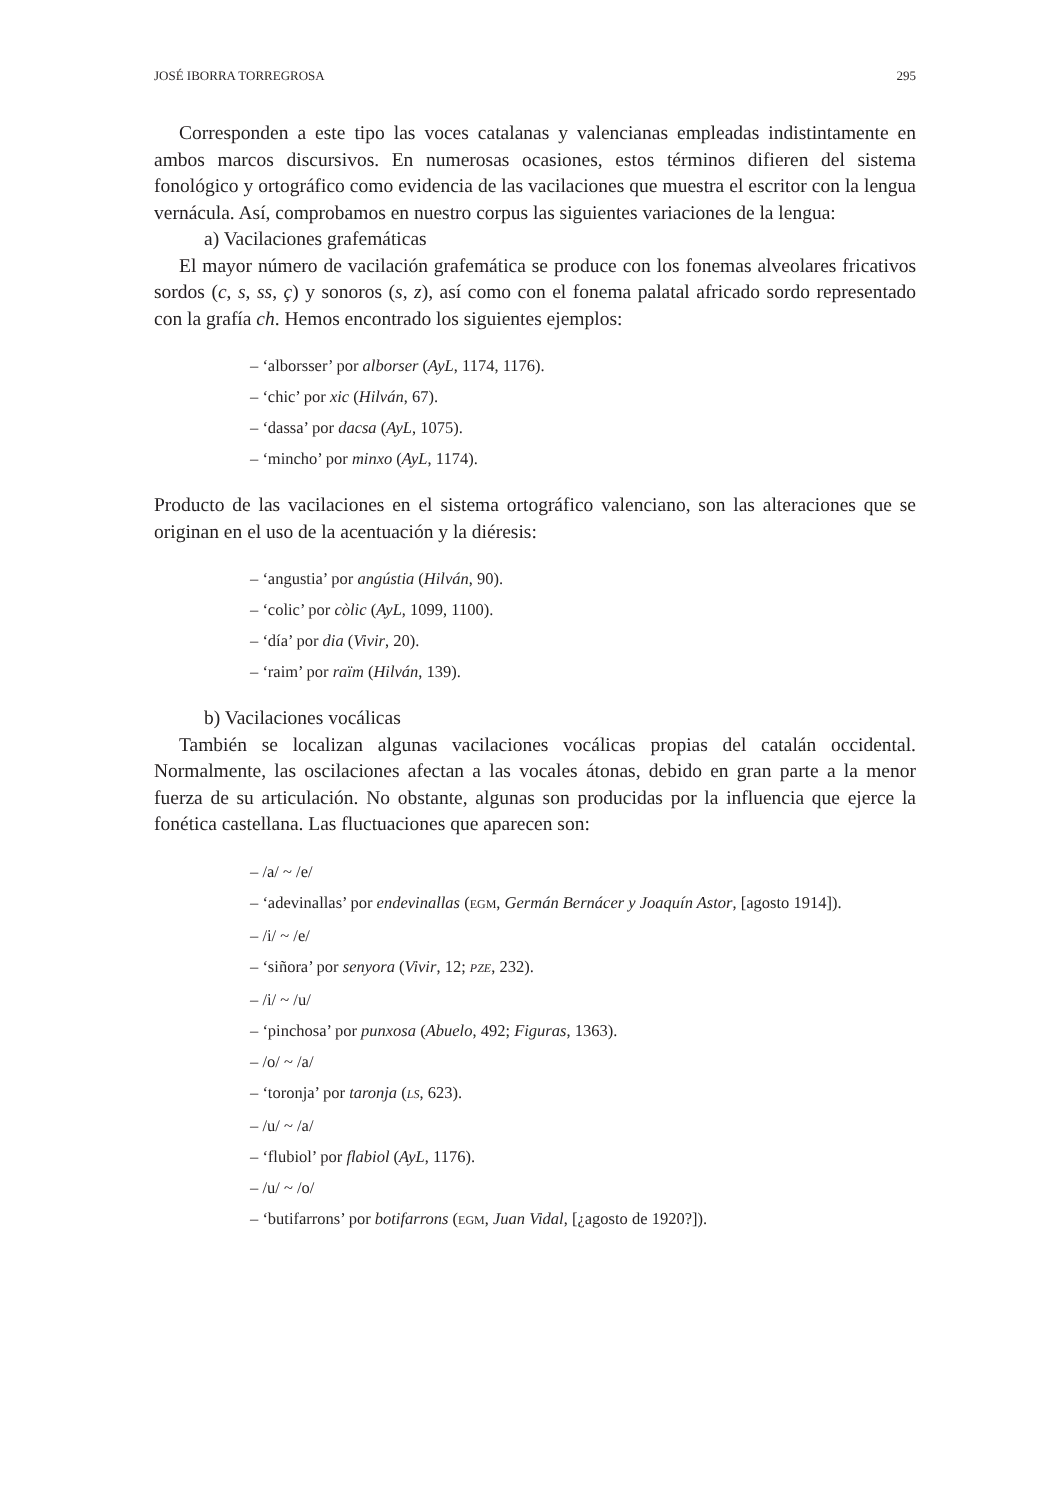JOSÉ IBORRA TORREGROSA 295
Corresponden a este tipo las voces catalanas y valencianas empleadas indistintamente en ambos marcos discursivos. En numerosas ocasiones, estos términos difieren del sistema fonológico y ortográfico como evidencia de las vacilaciones que muestra el escritor con la lengua vernácula. Así, comprobamos en nuestro corpus las siguientes variaciones de la lengua:
a) Vacilaciones grafemáticas
El mayor número de vacilación grafemática se produce con los fonemas alveolares fricativos sordos (c, s, ss, ç) y sonoros (s, z), así como con el fonema palatal africado sordo representado con la grafía ch. Hemos encontrado los siguientes ejemplos:
– ‘alborsser’ por alborser (AyL, 1174, 1176).
– ‘chic’ por xic (Hilván, 67).
– ‘dassa’ por dacsa (AyL, 1075).
– ‘mincho’ por minxo (AyL, 1174).
Producto de las vacilaciones en el sistema ortográfico valenciano, son las alteraciones que se originan en el uso de la acentuación y la diéresis:
– ‘angustia’ por angústia (Hilván, 90).
– ‘colic’ por còlic (AyL, 1099, 1100).
– ‘día’ por dia (Vivir, 20).
– ‘raim’ por raïm (Hilván, 139).
b) Vacilaciones vocálicas
También se localizan algunas vacilaciones vocálicas propias del catalán occidental. Normalmente, las oscilaciones afectan a las vocales átonas, debido en gran parte a la menor fuerza de su articulación. No obstante, algunas son producidas por la influencia que ejerce la fonética castellana. Las fluctuaciones que aparecen son:
– /a/ ~ /e/
– ‘adevinallas’ por endevinallas (EGM, Germán Bernácer y Joaquín Astor, [agosto 1914]).
– /i/ ~ /e/
– ‘siñora’ por senyora (Vivir, 12; PZE, 232).
– /i/ ~ /u/
– ‘pinchosa’ por punxosa (Abuelo, 492; Figuras, 1363).
– /o/ ~ /a/
– ‘toronja’ por taronja (LS, 623).
– /u/ ~ /a/
– ‘flubiol’ por flabiol (AyL, 1176).
– /u/ ~ /o/
– ‘butifarrons’ por botifarrons (EGM, Juan Vidal, [¿agosto de 1920?]).